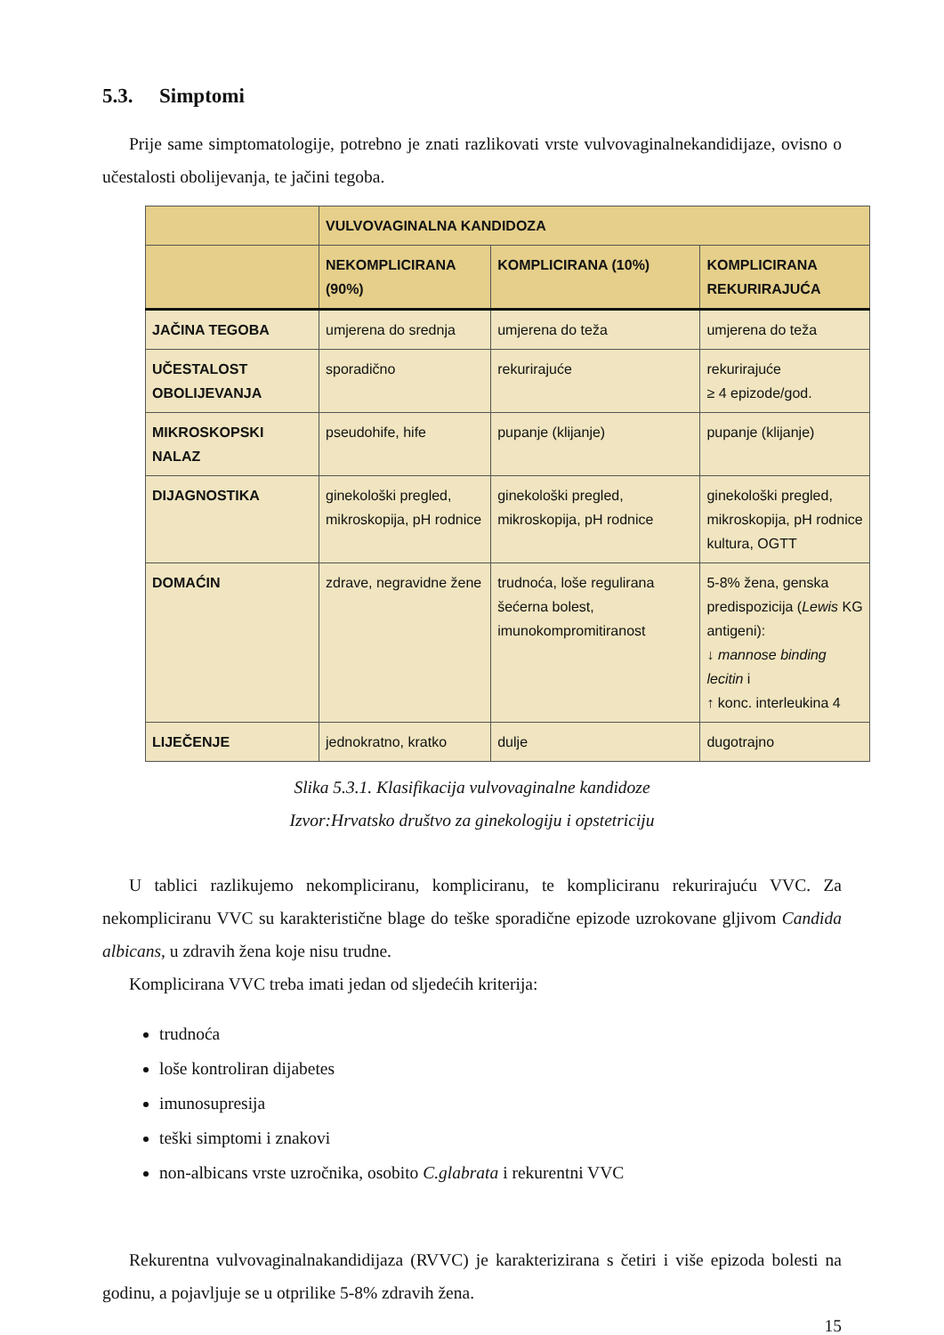5.3. Simptomi
Prije same simptomatologije, potrebno je znati razlikovati vrste vulvovaginalnekandidijaze, ovisno o učestalosti obolijevanja, te jačini tegoba.
| | VULVOVAGINALNA KANDIDOZA | | |
| --- | --- | --- | --- |
| | NEKOMPLICIRANA (90%) | KOMPLICIRANA (10%) | KOMPLICIRANA REKURIRAJUĆA |
| JAČINA TEGOBA | umjerena do srednja | umjerena do teža | umjerena do teža |
| UČESTALOST OBOLIJEVANJA | sporadično | rekurirajuće | rekurirajuće ≥ 4 epizode/god. |
| MIKROSKOPSKI NALAZ | pseudohife, hife | pupanje (klijanje) | pupanje (klijanje) |
| DIJAGNOSTIKA | ginekološki pregled, mikroskopija, pH rodnice | ginekološki pregled, mikroskopija, pH rodnice | ginekološki pregled, mikroskopija, pH rodnice kultura, OGTT |
| DOMAĆIN | zdrave, negravidne žene | trudnoća, loše regulirana šećerna bolest, imunokompromitiranost | 5-8% žena, genska predispozicija ( Lewis KG antigeni): ↓ mannose binding lecitin i ↑ konc. interleukina 4 |
| LIJEČENJE | jednokratno, kratko | dulje | dugotrajno |
Slika 5.3.1. Klasifikacija vulvovaginalne kandidoze
Izvor:Hrvatsko društvo za ginekologiju i opstetriciju
U tablici razlikujemo nekompliciranu, kompliciranu, te kompliciranu rekurirajuću VVC. Za nekompliciranu VVC su karakteristične blage do teške sporadične epizode uzrokovane gljivom Candida albicans, u zdravih žena koje nisu trudne.
Komplicirana VVC treba imati jedan od sljedećih kriterija:
trudnoća
loše kontroliran dijabetes
imunosupresija
teški simptomi i znakovi
non-albicans vrste uzročnika, osobito C.glabrata i rekurentni VVC
Rekurentna vulvovaginalnakandidijaza (RVVC) je karakterizirana s četiri i više epizoda bolesti na godinu, a pojavljuje se u otprilike 5-8% zdravih žena.
15